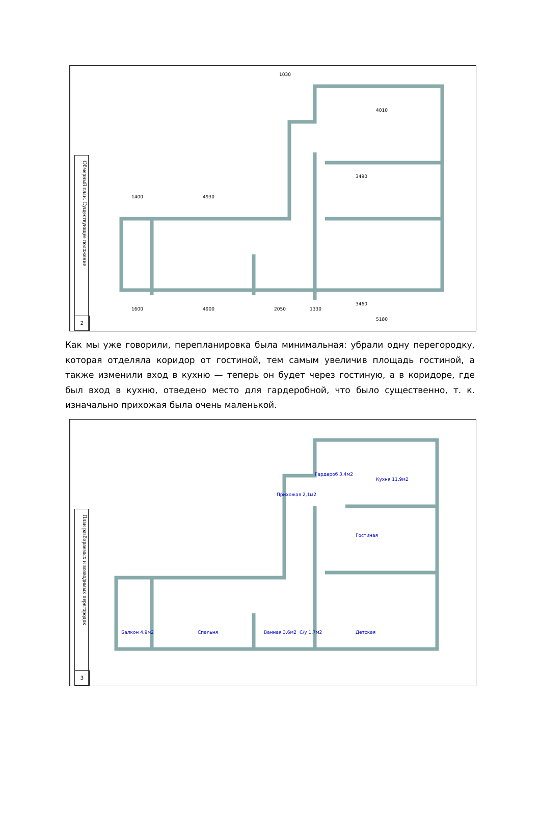Обмерный план. Существующее положение
2
1030
4010
3490
1400
4930
1600
4900
2050
1330
3460
5180
Как мы уже говорили, перепланировка была минимальная: убрали одну перегородку, которая отделяла коридор от гостиной, тем самым увеличив площадь гостиной, а также изменили вход в кухню — теперь он будет через гостиную, а в коридоре, где был вход в кухню, отведено место для гардеробной, что было существенно, т. к. изначально прихожая была очень маленькой.
План разбираемых и возводимых перегородок
3
Гостиная
Спальня
Детская
Кухня 11,9м2
Балкон 4,9м2
Гардероб 3,4м2
Прихожая 2,1м2
Ванная 3,6м2
С/у 1,7м2